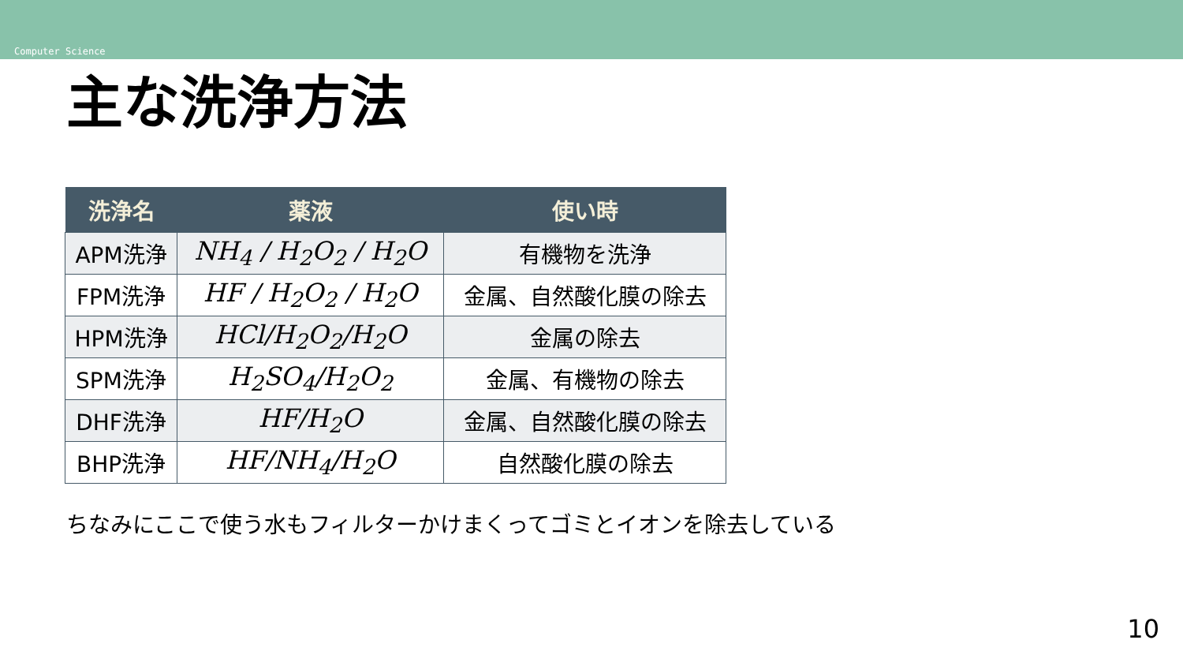Computer Science
主な洗浄方法
| 洗浄名 | 薬液 | 使い時 |
| --- | --- | --- |
| APM洗浄 | NH<sub>4</sub> / H<sub>2</sub>O<sub>2</sub> / H<sub>2</sub>O | 有機物を洗浄 |
| FPM洗浄 | HF / H<sub>2</sub>O<sub>2</sub> / H<sub>2</sub>O | 金属、自然酸化膜の除去 |
| HPM洗浄 | HCl/H<sub>2</sub>O<sub>2</sub>/H<sub>2</sub>O | 金属の除去 |
| SPM洗浄 | H<sub>2</sub>SO<sub>4</sub>/H<sub>2</sub>O<sub>2</sub> | 金属、有機物の除去 |
| DHF洗浄 | HF/H<sub>2</sub>O | 金属、自然酸化膜の除去 |
| BHP洗浄 | HF/NH<sub>4</sub>/H<sub>2</sub>O | 自然酸化膜の除去 |
ちなみにここで使う水もフィルターかけまくってゴミとイオンを除去している
10